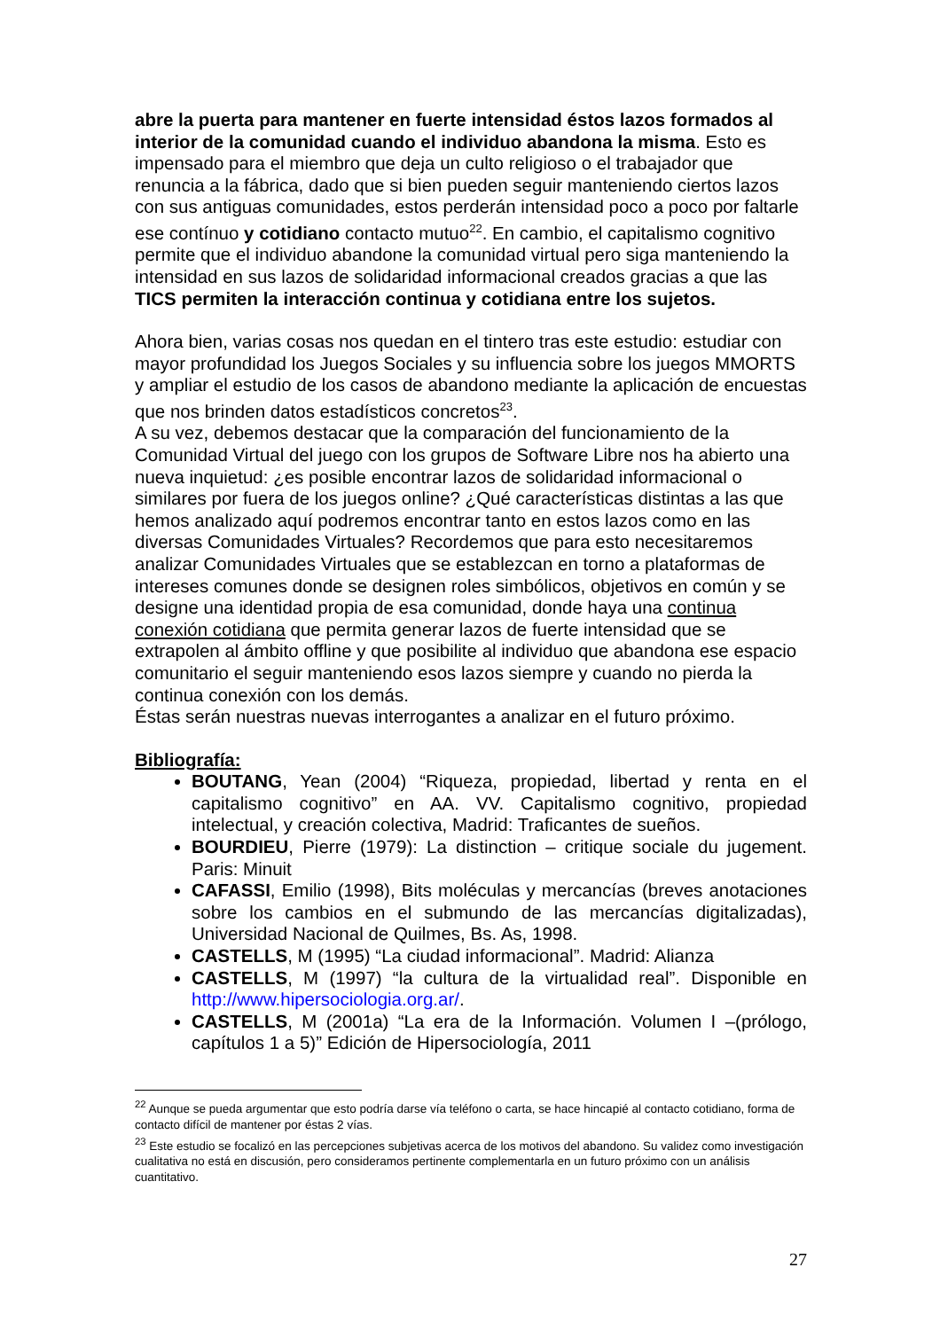abre la puerta para mantener en fuerte intensidad éstos lazos formados al interior de la comunidad cuando el individuo abandona la misma. Esto es impensado para el miembro que deja un culto religioso o el trabajador que renuncia a la fábrica, dado que si bien pueden seguir manteniendo ciertos lazos con sus antiguas comunidades, estos perderán intensidad poco a poco por faltarle ese contínuo y cotidiano contacto mutuo<sup>22</sup>. En cambio, el capitalismo cognitivo permite que el individuo abandone la comunidad virtual pero siga manteniendo la intensidad en sus lazos de solidaridad informacional creados gracias a que las TICS permiten la interacción continua y cotidiana entre los sujetos.
Ahora bien, varias cosas nos quedan en el tintero tras este estudio: estudiar con mayor profundidad los Juegos Sociales y su influencia sobre los juegos MMORTS y ampliar el estudio de los casos de abandono mediante la aplicación de encuestas que nos brinden datos estadísticos concretos<sup>23</sup>.
A su vez, debemos destacar que la comparación del funcionamiento de la Comunidad Virtual del juego con los grupos de Software Libre nos ha abierto una nueva inquietud: ¿es posible encontrar lazos de solidaridad informacional o similares por fuera de los juegos online? ¿Qué características distintas a las que hemos analizado aquí podremos encontrar tanto en estos lazos como en las diversas Comunidades Virtuales? Recordemos que para esto necesitaremos analizar Comunidades Virtuales que se establezcan en torno a plataformas de intereses comunes donde se designen roles simbólicos, objetivos en común y se designe una identidad propia de esa comunidad, donde haya una continua conexión cotidiana que permita generar lazos de fuerte intensidad que se extrapolen al ámbito offline y que posibilite al individuo que abandona ese espacio comunitario el seguir manteniendo esos lazos siempre y cuando no pierda la continua conexión con los demás.
Éstas serán nuestras nuevas interrogantes a analizar en el futuro próximo.
Bibliografía:
BOUTANG, Yean (2004) “Riqueza, propiedad, libertad y renta en el capitalismo cognitivo” en AA. VV. Capitalismo cognitivo, propiedad intelectual, y creación colectiva, Madrid: Traficantes de sueños.
BOURDIEU, Pierre (1979): La distinction – critique sociale du jugement. Paris: Minuit
CAFASSI, Emilio (1998), Bits moléculas y mercancías (breves anotaciones sobre los cambios en el submundo de las mercancías digitalizadas), Universidad Nacional de Quilmes, Bs. As, 1998.
CASTELLS, M (1995) “La ciudad informacional”. Madrid: Alianza
CASTELLS, M (1997) “la cultura de la virtualidad real”. Disponible en http://www.hipersociologia.org.ar/.
CASTELLS, M (2001a) “La era de la Información. Volumen I –(prólogo, capítulos 1 a 5)” Edición de Hipersociología, 2011
<sup>22</sup> Aunque se pueda argumentar que esto podría darse vía teléfono o carta, se hace hincapié al contacto cotidiano, forma de contacto difícil de mantener por éstas 2 vías.
<sup>23</sup> Este estudio se focalizó en las percepciones subjetivas acerca de los motivos del abandono. Su validez como investigación cualitativa no está en discusión, pero consideramos pertinente complementarla en un futuro próximo con un análisis cuantitativo.
27